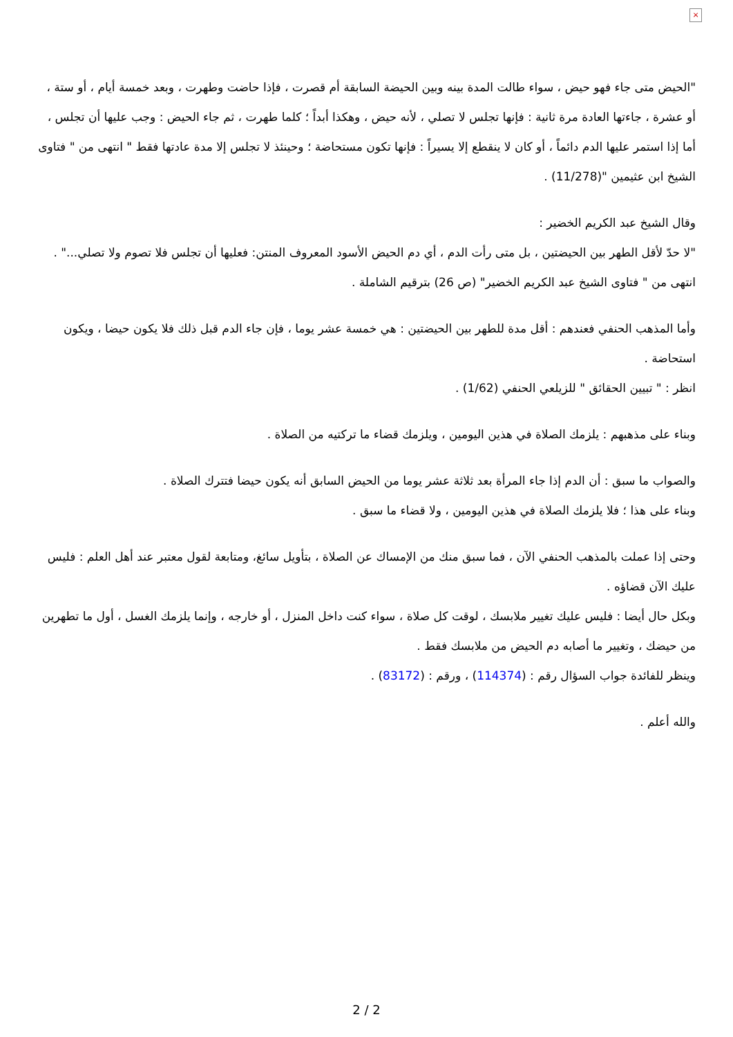×
"الحيض متى جاء فهو حيض ، سواء طالت المدة بينه وبين الحيضة السابقة أم قصرت ، فإذا حاضت وطهرت ، وبعد خمسة أيام ، أو ستة ، أو عشرة ، جاءتها العادة مرة ثانية : فإنها تجلس لا تصلي ، لأنه حيض ، وهكذا أبداً ؛ كلما طهرت ، ثم جاء الحيض : وجب عليها أن تجلس ، أما إذا استمر عليها الدم دائماً ، أو كان لا ينقطع إلا يسيراً : فإنها تكون مستحاضة ؛ وحينئذ لا تجلس إلا مدة عادتها فقط " انتهى من " فتاوى الشيخ ابن عثيمين "(11/278) .
وقال الشيخ عبد الكريم الخضير :
"لا حدّ لأقل الطهر بين الحيضتين ، بل متى رأت الدم ، أي دم الحيض الأسود المعروف المنتن: فعليها أن تجلس فلا تصوم ولا تصلي..." .
انتهى من " فتاوى الشيخ عبد الكريم الخضير" (ص 26) بترقيم الشاملة .
وأما المذهب الحنفي فعندهم : أقل مدة للطهر بين الحيضتين : هي خمسة عشر يوما ، فإن جاء الدم قبل ذلك فلا يكون حيضا ، ويكون استحاضة .
انظر : " تبيين الحقائق " للزيلعي الحنفي (1/62) .
وبناء على مذهبهم : يلزمك الصلاة في هذين اليومين ، ويلزمك قضاء ما تركتيه من الصلاة .
والصواب ما سبق : أن الدم إذا جاء المرأة بعد ثلاثة عشر يوما من الحيض السابق أنه يكون حيضا فتترك الصلاة .
وبناء على هذا ؛ فلا يلزمك الصلاة في هذين اليومين ، ولا قضاء ما سبق .
وحتى إذا عملت بالمذهب الحنفي الآن ، فما سبق منك من الإمساك عن الصلاة ، بتأويل سائغ، ومتابعة لقول معتبر عند أهل العلم : فليس عليك الآن قضاؤه .
وبكل حال أيضا : فليس عليك تغيير ملابسك ، لوقت كل صلاة ، سواء كنت داخل المنزل ، أو خارجه ، وإنما يلزمك الغسل ، أول ما تطهرين من حيضك ، وتغيير ما أصابه دم الحيض من ملابسك فقط .
وينظر للفائدة جواب السؤال رقم : (114374) ، ورقم : (83172) .
والله أعلم .
2 / 2